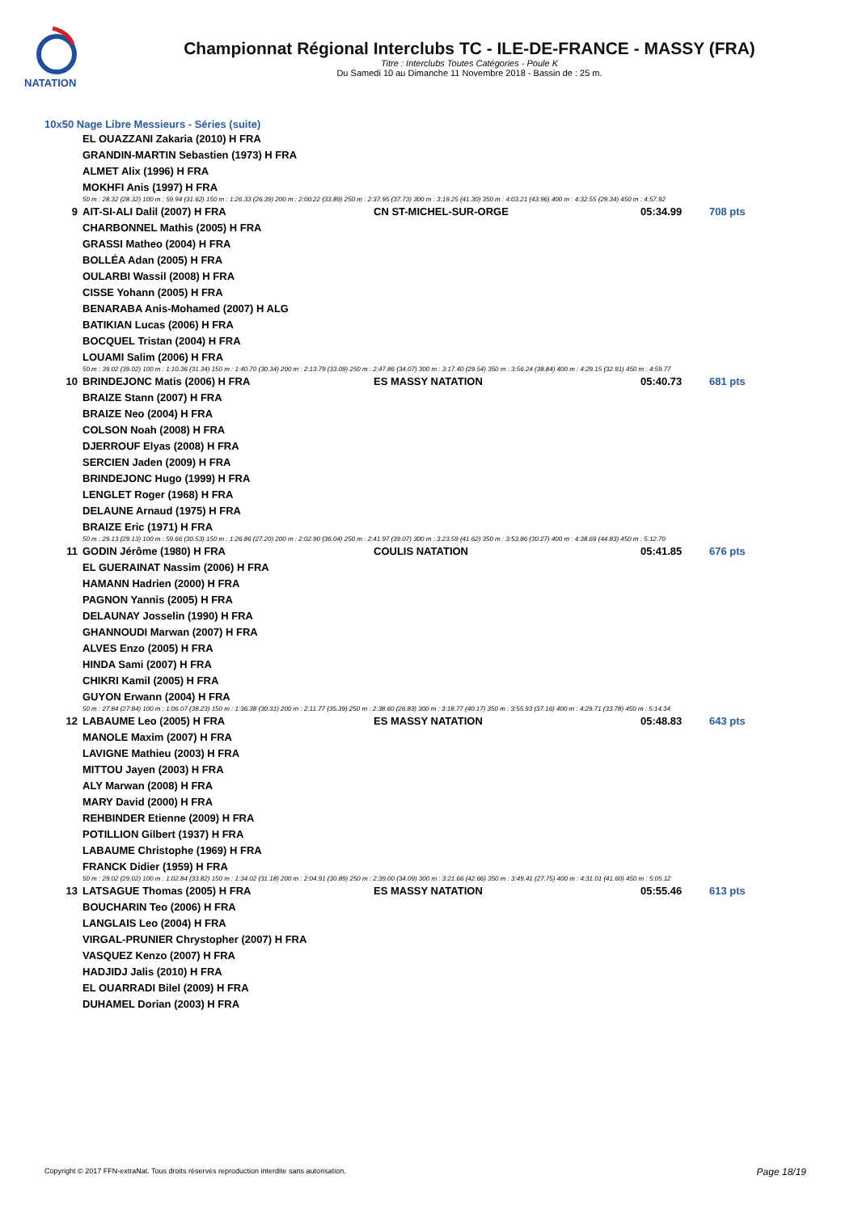NATATION
Championnat Régional Interclubs TC - ILE-DE-FRANCE - MASSY (FRA)
Titre : Interclubs Toutes Catégories - Poule K
Du Samedi 10 au Dimanche 11 Novembre 2018 - Bassin de : 25 m.
10x50 Nage Libre Messieurs - Séries (suite)
| | EL OUAZZANI Zakaria (2010) H FRA | | | |
| | GRANDIN-MARTIN Sebastien (1973) H FRA | | | |
| | ALMET Alix (1996) H FRA | | | |
| | MOKHFI Anis (1997) H FRA | | | |
| | 50 m : 28.32 (28.32) 100 m : 59.94 (31.62) 150 m : 1:26.33 (26.39) 200 m : 2:00.22 (33.89) 250 m : 2:37.95 (37.73) 300 m : 3:19.25 (41.30) 350 m : 4:03.21 (43.96) 400 m : 4:32.55 (29.34) 450 m : 4:57.92 | | | |
| 9 | AIT-SI-ALI Dalil (2007) H FRA | CN ST-MICHEL-SUR-ORGE | 05:34.99 | 708 pts |
| | CHARBONNEL Mathis (2005) H FRA | | | |
| | GRASSI Matheo (2004) H FRA | | | |
| | BOLLÉA Adan (2005) H FRA | | | |
| | OULARBI Wassil (2008) H FRA | | | |
| | CISSE Yohann (2005) H FRA | | | |
| | BENARABA Anis-Mohamed (2007) H ALG | | | |
| | BATIKIAN Lucas (2006) H FRA | | | |
| | BOCQUEL Tristan (2004) H FRA | | | |
| | LOUAMI Salim (2006) H FRA | | | |
| | 50 m : 39.02 (39.02) 100 m : 1:10.36 (31.34) 150 m : 1:40.70 (30.34) 200 m : 2:13.79 (33.09) 250 m : 2:47.86 (34.07) 300 m : 3:17.40 (29.54) 350 m : 3:56.24 (38.84) 400 m : 4:29.15 (32.91) 450 m : 4:59.77 | | | |
| 10 | BRINDEJONC Matis (2006) H FRA | ES MASSY NATATION | 05:40.73 | 681 pts |
| | BRAIZE Stann (2007) H FRA | | | |
| | BRAIZE Neo (2004) H FRA | | | |
| | COLSON Noah (2008) H FRA | | | |
| | DJERROUF Elyas (2008) H FRA | | | |
| | SERCIEN Jaden (2009) H FRA | | | |
| | BRINDEJONC Hugo (1999) H FRA | | | |
| | LENGLET Roger (1968) H FRA | | | |
| | DELAUNE Arnaud (1975) H FRA | | | |
| | BRAIZE Eric (1971) H FRA | | | |
| | 50 m : 29.13 (29.13) 100 m : 59.66 (30.53) 150 m : 1:26.86 (27.20) 200 m : 2:02.90 (36.04) 250 m : 2:41.97 (39.07) 300 m : 3:23.59 (41.62) 350 m : 3:53.86 (30.27) 400 m : 4:38.69 (44.83) 450 m : 5:12.70 | | | |
| 11 | GODIN Jérôme (1980) H FRA | COULIS NATATION | 05:41.85 | 676 pts |
| | EL GUERAINAT Nassim (2006) H FRA | | | |
| | HAMANN Hadrien (2000) H FRA | | | |
| | PAGNON Yannis (2005) H FRA | | | |
| | DELAUNAY Josselin (1990) H FRA | | | |
| | GHANNOUDI Marwan (2007) H FRA | | | |
| | ALVES Enzo (2005) H FRA | | | |
| | HINDA Sami (2007) H FRA | | | |
| | CHIKRI Kamil (2005) H FRA | | | |
| | GUYON Erwann (2004) H FRA | | | |
| | 50 m : 27.84 (27.84) 100 m : 1:06.07 (38.23) 150 m : 1:36.38 (30.31) 200 m : 2:11.77 (35.39) 250 m : 2:38.60 (26.83) 300 m : 3:18.77 (40.17) 350 m : 3:55.93 (37.16) 400 m : 4:29.71 (33.78) 450 m : 5:14.34 | | | |
| 12 | LABAUME Leo (2005) H FRA | ES MASSY NATATION | 05:48.83 | 643 pts |
| | MANOLE Maxim (2007) H FRA | | | |
| | LAVIGNE Mathieu (2003) H FRA | | | |
| | MITTOU Jayen (2003) H FRA | | | |
| | ALY Marwan (2008) H FRA | | | |
| | MARY David (2000) H FRA | | | |
| | REHBINDER Etienne (2009) H FRA | | | |
| | POTILLION Gilbert (1937) H FRA | | | |
| | LABAUME Christophe (1969) H FRA | | | |
| | FRANCK Didier (1959) H FRA | | | |
| | 50 m : 29.02 (29.02) 100 m : 1:02.84 (33.82) 150 m : 1:34.02 (31.18) 200 m : 2:04.91 (30.89) 250 m : 2:39.00 (34.09) 300 m : 3:21.66 (42.66) 350 m : 3:49.41 (27.75) 400 m : 4:31.01 (41.60) 450 m : 5:05.12 | | | |
| 13 | LATSAGUE Thomas (2005) H FRA | ES MASSY NATATION | 05:55.46 | 613 pts |
| | BOUCHARIN Teo (2006) H FRA | | | |
| | LANGLAIS Leo (2004) H FRA | | | |
| | VIRGAL-PRUNIER Chrystopher (2007) H FRA | | | |
| | VASQUEZ Kenzo (2007) H FRA | | | |
| | HADJIDJ Jalis (2010) H FRA | | | |
| | EL OUARRADI Bilel (2009) H FRA | | | |
| | DUHAMEL Dorian (2003) H FRA | | | |
Copyright © 2017 FFN-extraNat. Tous droits réservés reproduction interdite sans autorisation.
Page 18/19